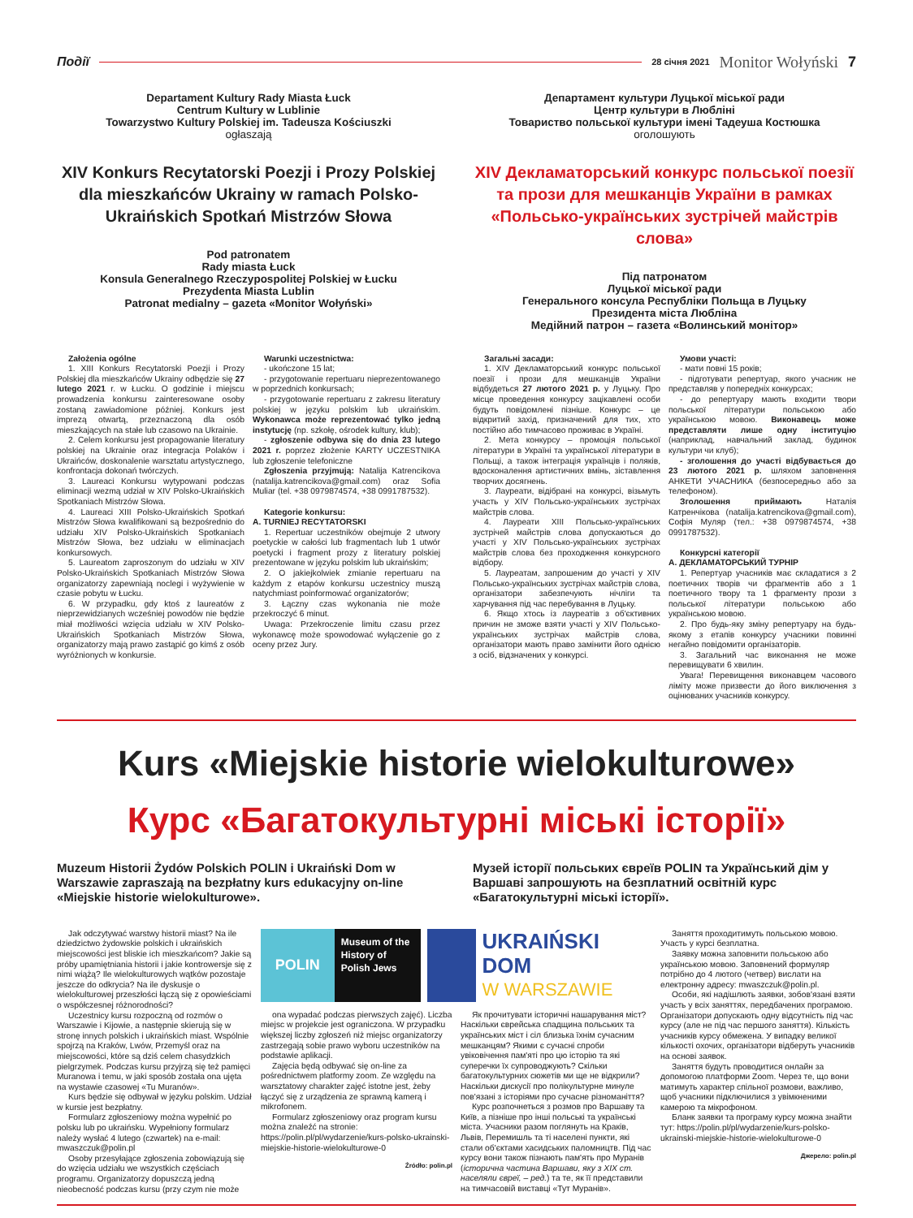Події 28 січня 2021 Monitor Wołyński 7
Departament Kultury Rady Miasta Łuck
Centrum Kultury w Lublinie
Towarzystwo Kultury Polskiej im. Tadeusza Kościuszki
ogłaszają
XIV Konkurs Recytatorski Poezji i Prozy Polskiej dla mieszkańców Ukrainy w ramach Polsko-Ukraińskich Spotkań Mistrzów Słowa
Pod patronatem
Rady miasta Łuck
Konsula Generalnego Rzeczypospolitej Polskiej w Łucku
Prezydenta Miasta Lublin
Patronat medialny – gazeta «Monitor Wołyński»
Департамент культури Луцької міської ради
Центр культури в Любліні
Товариство польської культури імені Тадеуша Костюшка
оголошують
XIV Декламаторський конкурс польської поезії та прози для мешканців України в рамках «Польсько-українських зустрічей майстрів слова»
Під патронатом
Луцької міської ради
Генерального консула Республіки Польща в Луцьку
Президента міста Любліна
Медійний патрон – газета «Волинський монітор»
Założenia ogólne
1. XIII Konkurs Recytatorski Poezji i Prozy Polskiej dla mieszkańców Ukrainy odbędzie się 27 lutego 2021 r. w Łucku. O godzinie i miejscu prowadzenia konkursu zainteresowane osoby zostaną zawiadomione później. Konkurs jest imprezą otwartą, przeznaczoną dla osób mieszkających na stałe lub czasowo na Ukrainie.
2. Celem konkursu jest propagowanie literatury polskiej na Ukrainie oraz integracja Polaków i Ukraińców, doskonalenie warsztatu artystycznego, konfrontacja dokonań twórczych.
3. Laureaci Konkursu wytypowani podczas eliminacji wezmą udział w XIV Polsko-Ukraińskich Spotkaniach Mistrzów Słowa.
4. Laureaci XIII Polsko-Ukraińskich Spotkań Mistrzów Słowa kwalifikowani są bezpośrednio do udziału XIV Polsko-Ukraińskich Spotkaniach Mistrzów Słowa, bez udziału w eliminacjach konkursowych.
5. Laureatom zaproszonym do udziału w XIV Polsko-Ukraińskich Spotkaniach Mistrzów Słowa organizatorzy zapewniają noclegi i wyżywienie w czasie pobytu w Łucku.
6. W przypadku, gdy ktoś z laureatów z nieprzewidzianych wcześniej powodów nie będzie miał możliwości wzięcia udziału w XIV Polsko-Ukraińskich Spotkaniach Mistrzów Słowa, organizatorzy mają prawo zastąpić go kimś z osób wyróżnionych w konkursie.
Warunki uczestnictwa:
- ukończone 15 lat;
- przygotowanie repertuaru nieprezentowanego w poprzednich konkursach;
- przygotowanie repertuaru z zakresu literatury polskiej w języku polskim lub ukraińskim. Wykonawca może reprezentować tylko jedną instytucję (np. szkołę, ośrodek kultury, klub);
- zgłoszenie odbywa się do dnia 23 lutego 2021 r. poprzez złożenie KARTY UCZESTNIKA lub zgłoszenie telefoniczne
Zgłoszenia przyjmują: Natalija Katrencikova (natalija.katrencikova@gmail.com) oraz Sofia Muliar (tel. +38 0979874574, +38 0991787532).
Kategorie konkursu:
A. TURNIEJ RECYTATORSKI
1. Repertuar uczestników obejmuje 2 utwory poetyckie w całości lub fragmentach lub 1 utwór poetycki i fragment prozy z literatury polskiej prezentowane w języku polskim lub ukraińskim;
2. O jakiejkolwiek zmianie repertuaru na każdym z etapów konkursu uczestnicy muszą natychmiast poinformować organizatorów;
3. Łączny czas wykonania nie może przekroczyć 6 minut.
Uwaga: Przekroczenie limitu czasu przez wykonawcę może spowodować wyłączenie go z oceny przez Jury.
Загальні засади:
1. XIV Декламаторський конкурс польської поезії і прози для мешканців України відбудеться 27 лютого 2021 р. у Луцьку. Про місце проведення конкурсу зацікавлені особи будуть повідомлені пізніше. Конкурс – це відкритий захід, призначений для тих, хто постійно або тимчасово проживає в Україні.
2. Мета конкурсу – промоція польської літератури в Україні та української літератури в Польщі, а також інтеграція українців і поляків, вдосконалення артистичних вмінь, зіставлення творчих досягнень.
3. Лауреати, відібрані на конкурсі, візьмуть участь у XIV Польсько-українських зустрічах майстрів слова.
4. Лауреати XIII Польсько-українських зустрічей майстрів слова допускаються до участі у XIV Польсько-українських зустрічах майстрів слова без проходження конкурсного відбору.
5. Лауреатам, запрошеним до участі у XIV Польсько-українських зустрічах майстрів слова, організатори забезпечують нічліги та харчування під час перебування в Луцьку.
6. Якщо хтось із лауреатів з об'єктивних причин не зможе взяти участі у XIV Польсько-українських зустрічах майстрів слова, організатори мають право замінити його однією з осіб, відзначених у конкурсі.
Умови участі:
- мати повні 15 років;
- підготувати репертуар, якого учасник не представляв у попередніх конкурсах;
- до репертуару мають входити твори польської літератури польською або українською мовою. Виконавець може представляти лише одну інституцію (наприклад, навчальний заклад, будинок культури чи клуб);
- зголошення до участі відбувається до 23 лютого 2021 р. шляхом заповнення АНКЕТИ УЧАСНИКА (безпосередньо або за телефоном).
Зголошення приймають Наталія Катренчікова (natalija.katrencikova@gmail.com), Софія Муляр (тел.: +38 0979874574, +38 0991787532).
Конкурсні категорії
А. ДЕКЛАМАТОРСЬКИЙ ТУРНІР
1. Репертуар учасників має складатися з 2 поетичних творів чи фрагментів або з 1 поетичного твору та 1 фрагменту прози з польської літератури польською або українською мовою.
2. Про будь-яку зміну репертуару на будь-якому з етапів конкурсу учасники повинні негайно повідомити організаторів.
3. Загальний час виконання не може перевищувати 6 хвилин.
Увага! Перевищення виконавцем часового ліміту може призвести до його виключення з оцінюваних учасників конкурсу.
Kurs «Miejskie historie wielokulturowe»
Курс «Багатокультурні міські історії»
Muzeum Historii Żydów Polskich POLIN i Ukraiński Dom w Warszawie zapraszają na bezpłatny kurs edukacyjny on-line «Miejskie historie wielokulturowe».
Музей історії польських євреїв POLIN та Український дім у Варшаві запрошують на безплатний освітній курс «Багатокультурні міські історії».
Jak odczytywać warstwy historii miast? Na ile dziedzictwo żydowskie polskich i ukraińskich miejscowości jest bliskie ich mieszkańcom? Jakie są próby upamiętniania historii i jakie kontrowersje się z nimi wiążą? Ile wielokulturowych wątków pozostaje jeszcze do odkrycia? Na ile dyskusje o wielokulturowej przeszłości łączą się z opowieściami o współczesnej różnorodności?
Uczestnicy kursu rozpoczną od rozmów o Warszawie i Kijowie, a następnie skierują się w stronę innych polskich i ukraińskich miast. Wspólnie spojrzą na Kraków, Lwów, Przemyśl oraz na miejscowości, które są dziś celem chasydzkich pielgrzymek. Podczas kursu przyjrzą się też pamięci Muranowa i temu, w jaki sposób została ona ujęta na wystawie czasowej «Tu Muranów».
Kurs będzie się odbywał w języku polskim. Udział w kursie jest bezpłatny.
Formularz zgłoszeniowy można wypełnić po polsku lub po ukraińsku. Wypełniony formularz należy wysłać 4 lutego (czwartek) na e-mail: mwaszczuk@polin.pl
Osoby przesyłające zgłoszenia zobowiązują się do wzięcia udziału we wszystkich częściach programu. Organizatorzy dopuszczą jedną nieobecność podczas kursu (przy czym nie może
POLIN
Museum of the History of Polish Jews
UKRAIŃSKI DOM
W WARSZAWIE
ona wypadać podczas pierwszych zajęć). Liczba miejsc w projekcie jest ograniczona. W przypadku większej liczby zgłoszeń niż miejsc organizatorzy zastrzegają sobie prawo wyboru uczestników na podstawie aplikacji.
Zajęcia będą odbywać się on-line za pośrednictwem platformy zoom. Ze względu na warsztatowy charakter zajęć istotne jest, żeby łączyć się z urządzenia ze sprawną kamerą i mikrofonem.
Formularz zgłoszeniowy oraz program kursu można znaleźć na stronie: https://polin.pl/pl/wydarzenie/kurs-polsko-ukrainski-miejskie-historie-wielokulturowe-0
Źródło: polin.pl
Як прочитувати історичні нашарування міст? Наскільки єврейська спадщина польських та українських міст і сіл близька їхнім сучасним мешканцям? Якими є сучасні спроби увіковічення пам'яті про цю історію та які суперечки їх супроводжують? Скільки багатокультурних сюжетів ми ще не відкрили? Наскільки дискусії про полікультурне минуле пов'язані з історіями про сучасне різноманіття?
Курс розпочнеться з розмов про Варшаву та Київ, а пізніше про інші польські та українські міста. Учасники разом поглянуть на Краків, Львів, Перемишль та ті населені пункти, які стали об'єктами хасидських паломництв. Під час курсу вони також пізнають пам'ять про Муранів (історична частина Варшави, яку з XIX ст. населяли євреї, – ред.) та те, як її представили на тимчасовій виставці «Тут Муранів».
Заняття проходитимуть польською мовою. Участь у курсі безплатна.
Заявку можна заповнити польською або українською мовою. Заповнений формуляр потрібно до 4 лютого (четвер) вислати на електронну адресу: mwaszczuk@polin.pl.
Особи, які надішлють заявки, зобов'язані взяти участь у всіх заняттях, передбачених програмою. Організатори допускають одну відсутність під час курсу (але не під час першого заняття). Кількість учасників курсу обмежена. У випадку великої кількості охочих, організатори відберуть учасників на основі заявок.
Заняття будуть проводитися онлайн за допомогою платформи Zoom. Через те, що вони матимуть характер спільної розмови, важливо, щоб учасники підключилися з увімкненими камерою та мікрофоном.
Бланк заявки та програму курсу можна знайти тут: https://polin.pl/pl/wydarzenie/kurs-polsko-ukrainski-miejskie-historie-wielokulturowe-0
Джерело: polin.pl